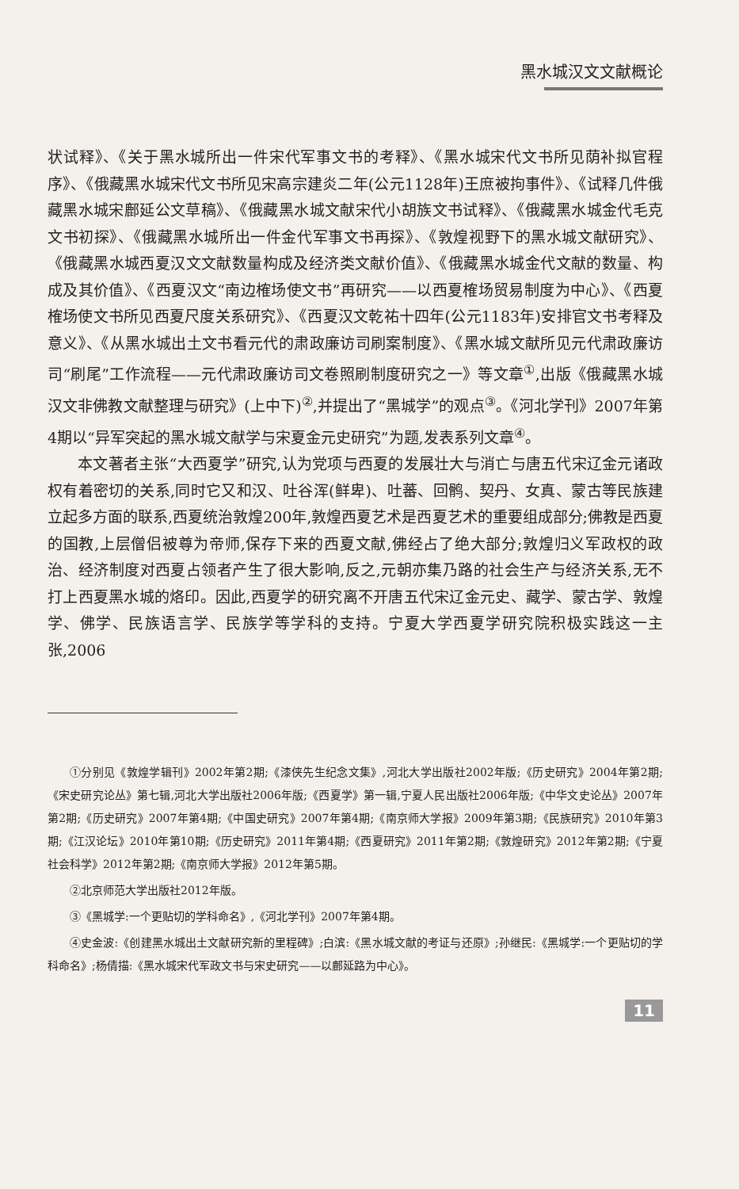黑水城汉文文献概论
状试释》、《关于黑水城所出一件宋代军事文书的考释》、《黑水城宋代文书所见荫补拟官程序》、《俄藏黑水城宋代文书所见宋高宗建炎二年(公元1128年)王庶被拘事件》、《试释几件俄藏黑水城宋鄜延公文草稿》、《俄藏黑水城文献宋代小胡族文书试释》、《俄藏黑水城金代毛克文书初探》、《俄藏黑水城所出一件金代军事文书再探》、《敦煌视野下的黑水城文献研究》、《俄藏黑水城西夏汉文文献数量构成及经济类文献价值》、《俄藏黑水城金代文献的数量、构成及其价值》、《西夏汉文“南边榷场使文书”再研究——以西夏榷场贸易制度为中心》、《西夏榷场使文书所见西夏尺度关系研究》、《西夏汉文乾祐十四年(公元1183年)安排官文书考释及意义》、《从黑水城出土文书看元代的肃政廉访司刷案制度》、《黑水城文献所见元代肃政廉访司“刷尾”工作流程——元代肃政廉访司文卷照刷制度研究之一》等文章<sup>①</sup>,出版《俄藏黑水城汉文非佛教文献整理与研究》(上中下)<sup>②</sup>,并提出了“黑城学”的观点<sup>③</sup>。《河北学刊》2007年第4期以“异军突起的黑水城文献学与宋夏金元史研究”为题,发表系列文章<sup>④</sup>。
本文著者主张“大西夏学”研究,认为党项与西夏的发展壮大与消亡与唐五代宋辽金元诸政权有着密切的关系,同时它又和汉、吐谷浑(鲜卑)、吐蕃、回鹘、契丹、女真、蒙古等民族建立起多方面的联系,西夏统治敦煌200年,敦煌西夏艺术是西夏艺术的重要组成部分;佛教是西夏的国教,上层僧侣被尊为帝师,保存下来的西夏文献,佛经占了绝大部分;敦煌归义军政权的政治、经济制度对西夏占领者产生了很大影响,反之,元朝亦集乃路的社会生产与经济关系,无不打上西夏黑水城的烙印。因此,西夏学的研究离不开唐五代宋辽金元史、藏学、蒙古学、敦煌学、佛学、民族语言学、民族学等学科的支持。宁夏大学西夏学研究院积极实践这一主张,2006
①分别见《敦煌学辑刊》2002年第2期;《漆侠先生纪念文集》,河北大学出版社2002年版;《历史研究》2004年第2期;《宋史研究论丛》第七辑,河北大学出版社2006年版;《西夏学》第一辑,宁夏人民出版社2006年版;《中华文史论丛》2007年第2期;《历史研究》2007年第4期;《中国史研究》2007年第4期;《南京师大学报》2009年第3期;《民族研究》2010年第3期;《江汉论坛》2010年第10期;《历史研究》2011年第4期;《西夏研究》2011年第2期;《敦煌研究》2012年第2期;《宁夏社会科学》2012年第2期;《南京师大学报》2012年第5期。
②北京师范大学出版社2012年版。
③《黑城学:一个更贴切的学科命名》,《河北学刊》2007年第4期。
④史金波:《创建黑水城出土文献研究新的里程碑》;白滨:《黑水城文献的考证与还原》;孙继民:《黑城学:一个更贴切的学科命名》;杨倩描:《黑水城宋代军政文书与宋史研究——以鄜延路为中心》。
11